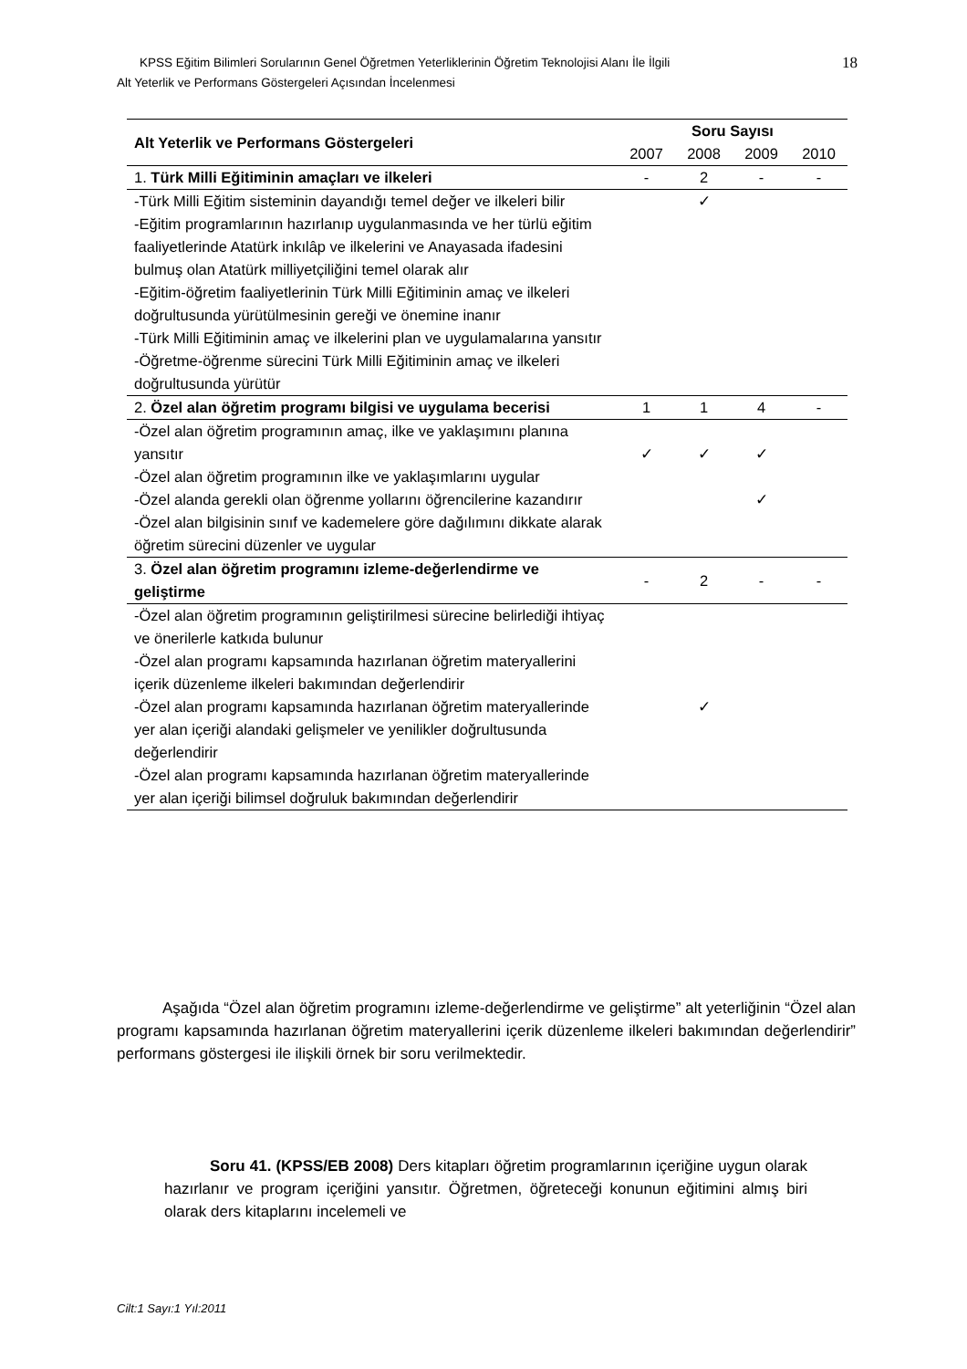18
KPSS Eğitim Bilimleri Sorularının Genel Öğretmen Yeterliklerinin Öğretim Teknolojisi Alanı İle İlgili
Alt Yeterlik ve Performans Göstergeleri Açısından İncelenmesi
| Alt Yeterlik ve Performans Göstergeleri | Soru Sayısı | | | |
| --- | --- | --- | --- | --- |
| | 2007 | 2008 | 2009 | 2010 |
| 1. Türk Milli Eğitiminin amaçları ve ilkeleri | - | 2 | - | - |
| -Türk Milli Eğitim sisteminin dayandığı temel değer ve ilkeleri bilir -Eğitim programlarının hazırlanıp uygulanmasında ve her türlü eğitim faaliyetlerinde Atatürk inkılâp ve ilkelerini ve Anayasada ifadesini bulmuş olan Atatürk milliyetçiliğini temel olarak alır -Eğitim-öğretim faaliyetlerinin Türk Milli Eğitiminin amaç ve ilkeleri doğrultusunda yürütülmesinin gereği ve önemine inanır -Türk Milli Eğitiminin amaç ve ilkelerini plan ve uygulamalarına yansıtır -Öğretme-öğrenme sürecini Türk Milli Eğitiminin amaç ve ilkeleri doğrultusunda yürütür | | ✓ | | |
| 2. Özel alan öğretim programı bilgisi ve uygulama becerisi | 1 | 1 | 4 | - |
| -Özel alan öğretim programının amaç, ilke ve yaklaşımını planına yansıtır -Özel alan öğretim programının ilke ve yaklaşımlarını uygular -Özel alanda gerekli olan öğrenme yollarını öğrencilerine kazandırır -Özel alan bilgisinin sınıf ve kademelere göre dağılımını dikkate alarak öğretim sürecini düzenler ve uygular | ✓ | ✓ | ✓ ✓ | |
| 3. Özel alan öğretim programını izleme-değerlendirme ve geliştirme | - | 2 | - | - |
| -Özel alan öğretim programının geliştirilmesi sürecine belirlediği ihtiyaç ve önerilerle katkıda bulunur -Özel alan programı kapsamında hazırlanan öğretim materyallerini içerik düzenleme ilkeleri bakımından değerlendirir -Özel alan programı kapsamında hazırlanan öğretim materyallerinde yer alan içeriği alandaki gelişmeler ve yenilikler doğrultusunda değerlendirir -Özel alan programı kapsamında hazırlanan öğretim materyallerinde yer alan içeriği bilimsel doğruluk bakımından değerlendirir | | ✓ | | |
Aşağıda “Özel alan öğretim programını izleme-değerlendirme ve geliştirme” alt yeterliğinin “Özel alan programı kapsamında hazırlanan öğretim materyallerini içerik düzenleme ilkeleri bakımından değerlendirir” performans göstergesi ile ilişkili örnek bir soru verilmektedir.
Soru 41. (KPSS/EB 2008) Ders kitapları öğretim programlarının içeriğine uygun olarak hazırlanır ve program içeriğini yansıtır. Öğretmen, öğreteceği konunun eğitimini almış biri olarak ders kitaplarını incelemeli ve
Cilt:1 Sayı:1 Yıl:2011